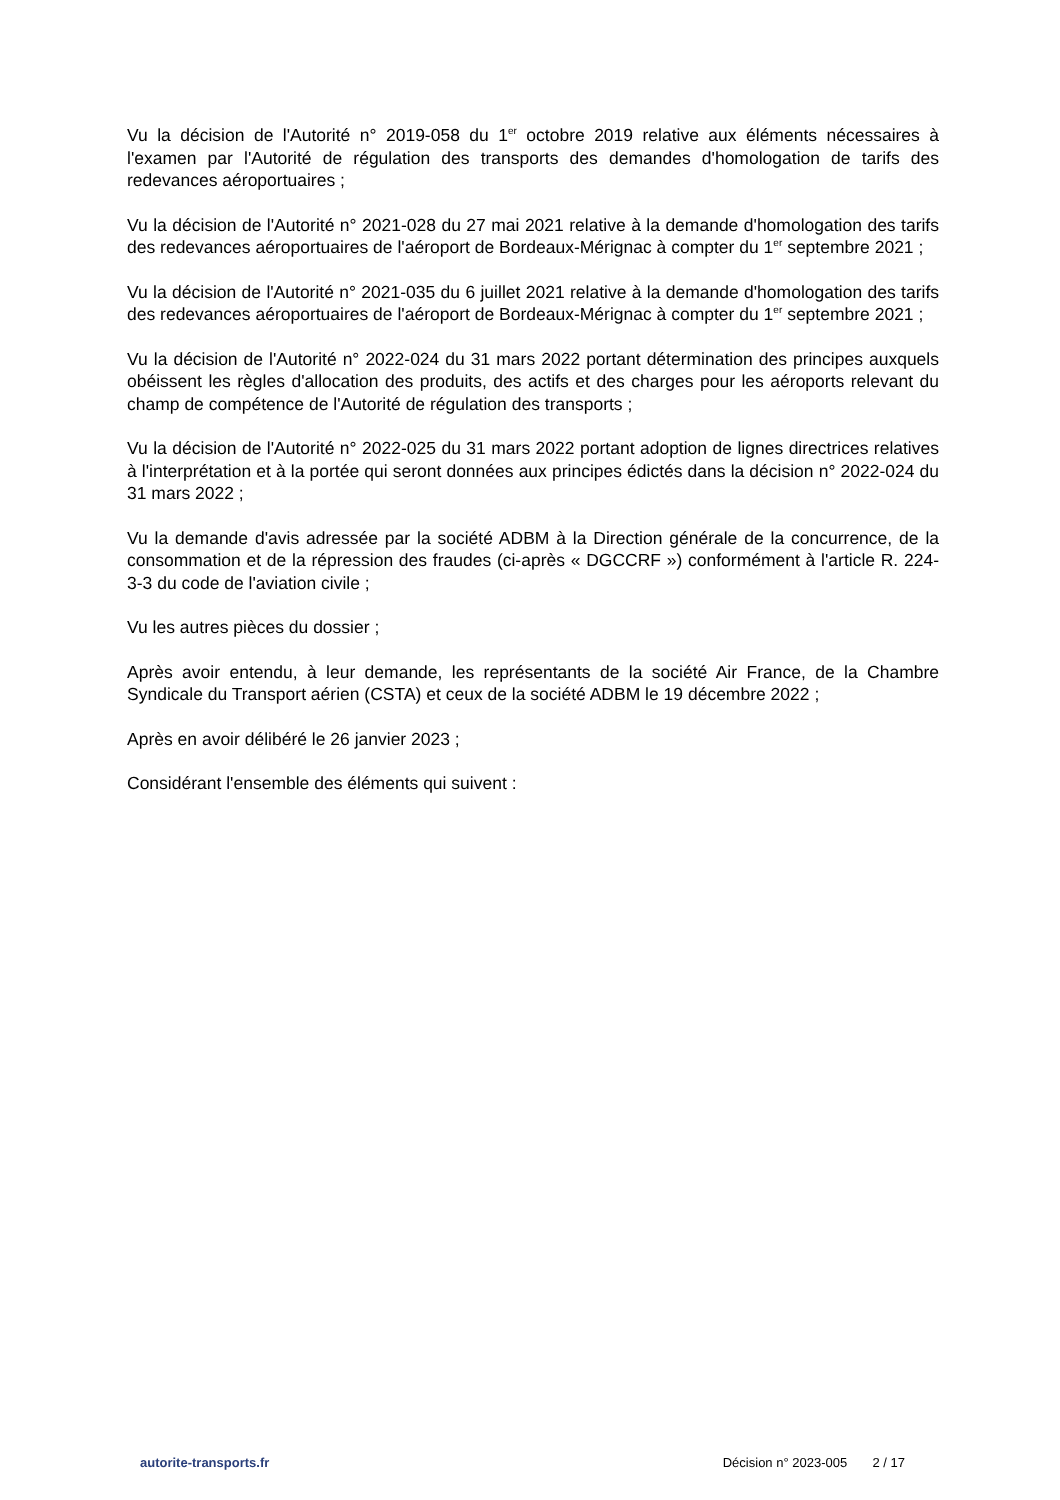Vu la décision de l'Autorité n° 2019-058 du 1<sup>er</sup> octobre 2019 relative aux éléments nécessaires à l'examen par l'Autorité de régulation des transports des demandes d'homologation de tarifs des redevances aéroportuaires ;
Vu la décision de l'Autorité n° 2021-028 du 27 mai 2021 relative à la demande d'homologation des tarifs des redevances aéroportuaires de l'aéroport de Bordeaux-Mérignac à compter du 1<sup>er</sup> septembre 2021 ;
Vu la décision de l'Autorité n° 2021-035 du 6 juillet 2021 relative à la demande d'homologation des tarifs des redevances aéroportuaires de l'aéroport de Bordeaux-Mérignac à compter du 1<sup>er</sup> septembre 2021 ;
Vu la décision de l'Autorité n° 2022-024 du 31 mars 2022 portant détermination des principes auxquels obéissent les règles d'allocation des produits, des actifs et des charges pour les aéroports relevant du champ de compétence de l'Autorité de régulation des transports ;
Vu la décision de l'Autorité n° 2022-025 du 31 mars 2022 portant adoption de lignes directrices relatives à l'interprétation et à la portée qui seront données aux principes édictés dans la décision n° 2022-024 du 31 mars 2022 ;
Vu la demande d'avis adressée par la société ADBM à la Direction générale de la concurrence, de la consommation et de la répression des fraudes (ci-après « DGCCRF ») conformément à l'article R. 224-3-3 du code de l'aviation civile ;
Vu les autres pièces du dossier ;
Après avoir entendu, à leur demande, les représentants de la société Air France, de la Chambre Syndicale du Transport aérien (CSTA) et ceux de la société ADBM le 19 décembre 2022 ;
Après en avoir délibéré le 26 janvier 2023 ;
Considérant l'ensemble des éléments qui suivent :
autorite-transports.fr Décision n° 2023-005 2 / 17